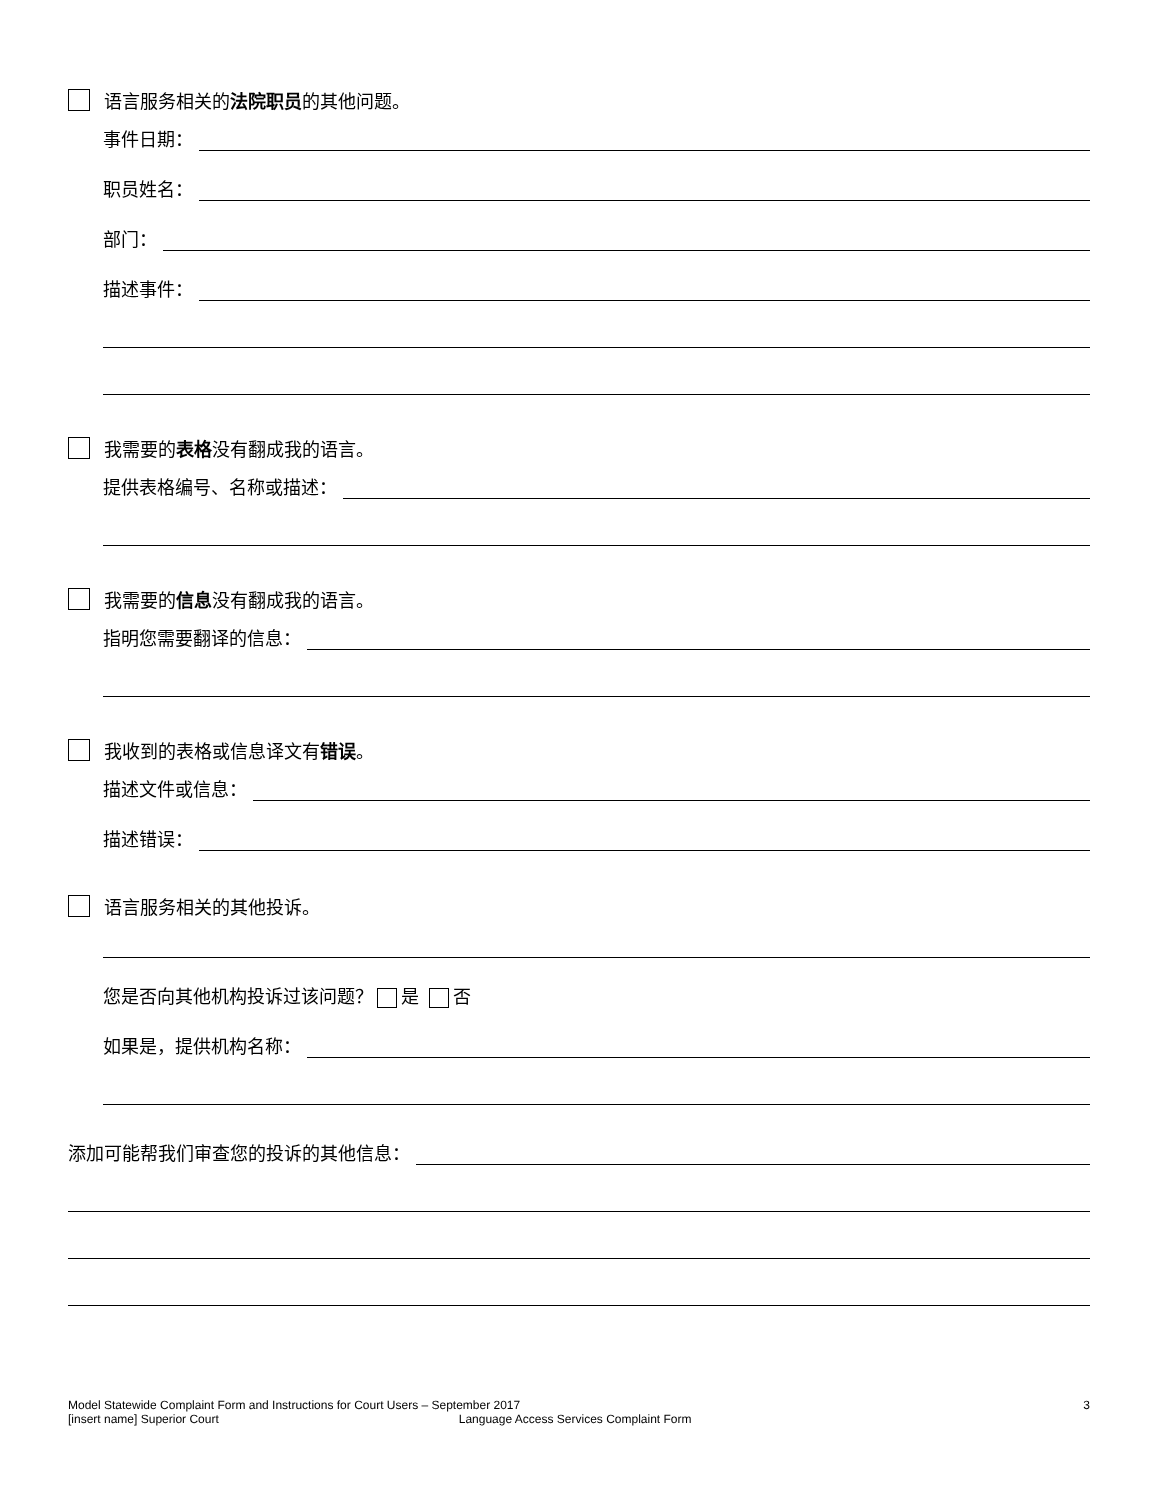语言服务相关的 法院职员 的其他问题。
事件日期：
职员姓名：
部门：
描述事件：
我需要的 表格 没有翻成我的语言。
提供表格编号、名称或描述：
我需要的 信息 没有翻成我的语言。
指明您需要翻译的信息：
我收到的表格或信息译文有 错误 。
描述文件或信息：
描述错误：
语言服务相关的其他投诉。
您是否向其他机构投诉过该问题？ 是 否
如果是，提供机构名称：
添加可能帮我们审查您的投诉的其他信息：
Model Statewide Complaint Form and Instructions for Court Users – September 2017 3
[insert name] Superior Court Language Access Services Complaint Form